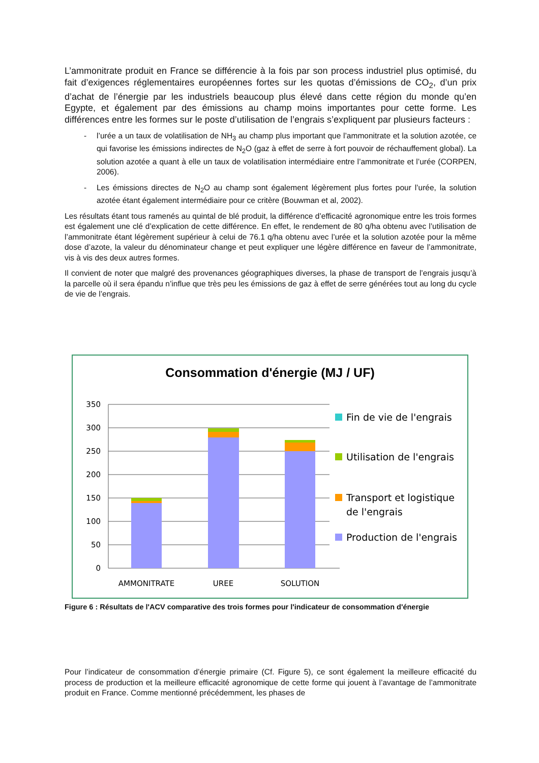L’ammonitrate produit en France se différencie à la fois par son process industriel plus optimisé, du fait d’exigences réglementaires européennes fortes sur les quotas d’émissions de CO<sub>2</sub>, d’un prix d’achat de l’énergie par les industriels beaucoup plus élevé dans cette région du monde qu’en Egypte, et également par des émissions au champ moins importantes pour cette forme. Les différences entre les formes sur le poste d’utilisation de l’engrais s’expliquent par plusieurs facteurs :
- l’urée a un taux de volatilisation de NH<sub>3</sub> au champ plus important que l’ammonitrate et la solution azotée, ce qui favorise les émissions indirectes de N<sub>2</sub>O (gaz à effet de serre à fort pouvoir de réchauffement global). La solution azotée a quant à elle un taux de volatilisation intermédiaire entre l’ammonitrate et l’urée (CORPEN, 2006).
- Les émissions directes de N<sub>2</sub>O au champ sont également légèrement plus fortes pour l’urée, la solution azotée étant également intermédiaire pour ce critère (Bouwman et al, 2002).
Les résultats étant tous ramenés au quintal de blé produit, la différence d’efficacité agronomique entre les trois formes est également une clé d’explication de cette différence. En effet, le rendement de 80 q/ha obtenu avec l’utilisation de l’ammonitrate étant légèrement supérieur à celui de 76.1 q/ha obtenu avec l’urée et la solution azotée pour la même dose d’azote, la valeur du dénominateur change et peut expliquer une légère différence en faveur de l’ammonitrate, vis à vis des deux autres formes.
Il convient de noter que malgré des provenances géographiques diverses, la phase de transport de l’engrais jusqu’à la parcelle où il sera épandu n’influe que très peu les émissions de gaz à effet de serre générées tout au long du cycle de vie de l’engrais.
Consommation d'énergie (MJ / UF)
350
300
250
200
150
100
50
0
AMMONITRATE
UREE
SOLUTION
Fin de vie de l'engrais
Utilisation de l'engrais
Transport et logistique
de l'engrais
Production de l'engrais
Figure 6 : Résultats de l'ACV comparative des trois formes pour l'indicateur de consommation d'énergie
Pour l’indicateur de consommation d’énergie primaire (Cf. Figure 5), ce sont également la meilleure efficacité du process de production et la meilleure efficacité agronomique de cette forme qui jouent à l’avantage de l’ammonitrate produit en France. Comme mentionné précédemment, les phases de